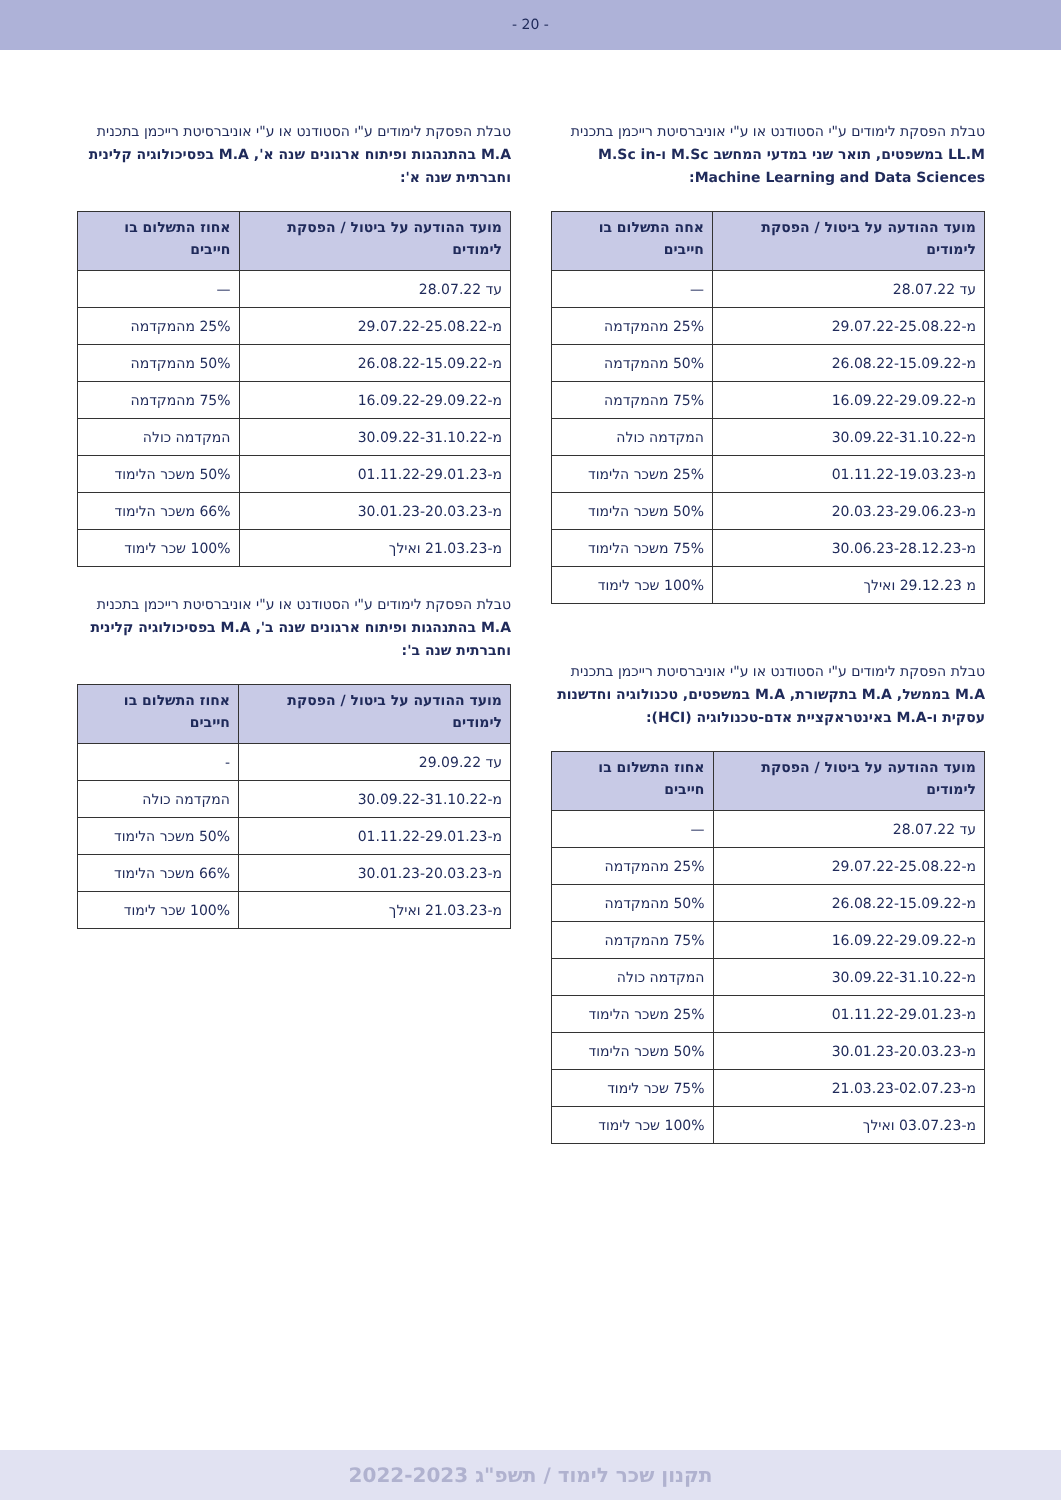- 20 -
טבלת הפסקת לימודים ע"י הסטודנט או ע"י אוניברסיטת רייכמן בתכנית LL.M במשפטים, תואר שני במדעי המחשב M.Sc ו-M.Sc in Machine Learning and Data Sciences:
| מועד ההודעה על ביטול / הפסקת לימודים | אחה התשלום בו חייבים |
| --- | --- |
| עד 28.07.22 | — |
| מ-29.07.22-25.08.22 | 25% מהמקדמה |
| מ-26.08.22-15.09.22 | 50% מהמקדמה |
| מ-16.09.22-29.09.22 | 75% מהמקדמה |
| מ-30.09.22-31.10.22 | המקדמה כולה |
| מ-01.11.22-19.03.23 | 25% משכר הלימוד |
| מ-20.03.23-29.06.23 | 50% משכר הלימוד |
| מ-30.06.23-28.12.23 | 75% משכר הלימוד |
| מ 29.12.23 ואילך | 100% שכר לימוד |
טבלת הפסקת לימודים ע"י הסטודנט או ע"י אוניברסיטת רייכמן בתכנית M.A בממשל, M.A בתקשורת, M.A במשפטים, טכנולוגיה וחדשנות עסקית ו-M.A באינטראקציית אדם-טכנולוגיה (HCI):
| מועד ההודעה על ביטול / הפסקת לימודים | אחוז התשלום בו חייבים |
| --- | --- |
| עד 28.07.22 | — |
| מ-29.07.22-25.08.22 | 25% מהמקדמה |
| מ-26.08.22-15.09.22 | 50% מהמקדמה |
| מ-16.09.22-29.09.22 | 75% מהמקדמה |
| מ-30.09.22-31.10.22 | המקדמה כולה |
| מ-01.11.22-29.01.23 | 25% משכר הלימוד |
| מ-30.01.23-20.03.23 | 50% משכר הלימוד |
| מ-21.03.23-02.07.23 | 75% שכר לימוד |
| מ-03.07.23 ואילך | 100% שכר לימוד |
טבלת הפסקת לימודים ע"י הסטודנט או ע"י אוניברסיטת רייכמן בתכנית M.A בהתנהגות ופיתוח ארגונים שנה א', M.A בפסיכולוגיה קלינית וחברתית שנה א':
| מועד ההודעה על ביטול / הפסקת לימודים | אחוז התשלום בו חייבים |
| --- | --- |
| עד 28.07.22 | — |
| מ-29.07.22-25.08.22 | 25% מהמקדמה |
| מ-26.08.22-15.09.22 | 50% מהמקדמה |
| מ-16.09.22-29.09.22 | 75% מהמקדמה |
| מ-30.09.22-31.10.22 | המקדמה כולה |
| מ-01.11.22-29.01.23 | 50% משכר הלימוד |
| מ-30.01.23-20.03.23 | 66% משכר הלימוד |
| מ-21.03.23 ואילך | 100% שכר לימוד |
טבלת הפסקת לימודים ע"י הסטודנט או ע"י אוניברסיטת רייכמן בתכנית M.A בהתנהגות ופיתוח ארגונים שנה ב', M.A בפסיכולוגיה קלינית וחברתית שנה ב':
| מועד ההודעה על ביטול / הפסקת לימודים | אחוז התשלום בו חייבים |
| --- | --- |
| עד 29.09.22 | - |
| מ-30.09.22-31.10.22 | המקדמה כולה |
| מ-01.11.22-29.01.23 | 50% משכר הלימוד |
| מ-30.01.23-20.03.23 | 66% משכר הלימוד |
| מ-21.03.23 ואילך | 100% שכר לימוד |
תקנון שכר לימוד / תשפ"ג 2022-2023